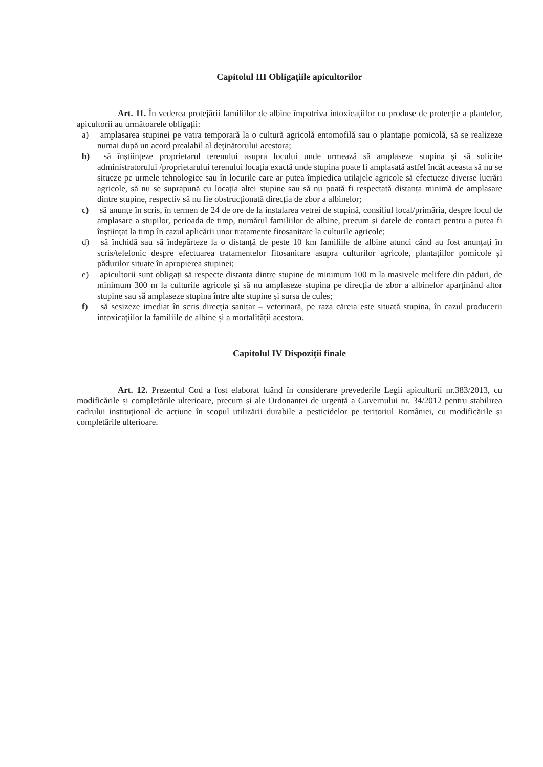Capitolul III Obligațiile apicultorilor
Art. 11. În vederea protejării familiilor de albine împotriva intoxicațiilor cu produse de protecție a plantelor, apicultorii au următoarele obligații:
a) amplasarea stupinei pe vatra temporară la o cultură agricolă entomofilă sau o plantație pomicolă, să se realizeze numai după un acord prealabil al deținătorului acestora;
b) să înștiințeze proprietarul terenului asupra locului unde urmează să amplaseze stupina și să solicite administratorului /proprietarului terenului locația exactă unde stupina poate fi amplasată astfel încât aceasta să nu se situeze pe urmele tehnologice sau în locurile care ar putea împiedica utilajele agricole să efectueze diverse lucrări agricole, să nu se suprapună cu locația altei stupine sau să nu poată fi respectată distanța minimă de amplasare dintre stupine, respectiv să nu fie obstrucționată direcția de zbor a albinelor;
c) să anunțe în scris, în termen de 24 de ore de la instalarea vetrei de stupină, consiliul local/primăria, despre locul de amplasare a stupilor, perioada de timp, numărul familiilor de albine, precum și datele de contact pentru a putea fi înștiințat la timp în cazul aplicării unor tratamente fitosanitare la culturile agricole;
d) să închidă sau să îndepărteze la o distanță de peste 10 km familiile de albine atunci când au fost anunțați în scris/telefonic despre efectuarea tratamentelor fitosanitare asupra culturilor agricole, plantațiilor pomicole și pădurilor situate în apropierea stupinei;
e) apicultorii sunt obligați să respecte distanța dintre stupine de minimum 100 m la masivele melifere din păduri, de minimum 300 m la culturile agricole și să nu amplaseze stupina pe direcția de zbor a albinelor aparținând altor stupine sau să amplaseze stupina între alte stupine și sursa de cules;
f) să sesizeze imediat în scris direcția sanitar – veterinară, pe raza căreia este situată stupina, în cazul producerii intoxicațiilor la familiile de albine și a mortalității acestora.
Capitolul IV Dispoziții finale
Art. 12. Prezentul Cod a fost elaborat luând în considerare prevederile Legii apiculturii nr.383/2013, cu modificările și completările ulterioare, precum și ale Ordonanței de urgență a Guvernului nr. 34/2012 pentru stabilirea cadrului instituțional de acțiune în scopul utilizării durabile a pesticidelor pe teritoriul României, cu modificările și completările ulterioare.